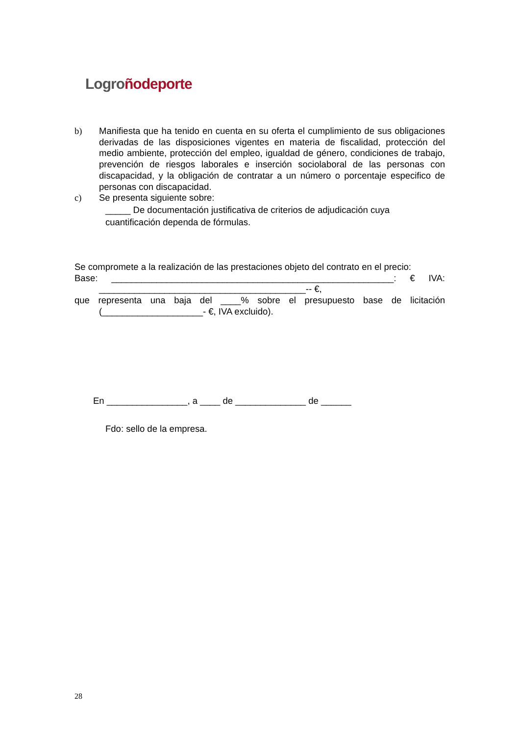Logro ñodeporte
b) Manifiesta que ha tenido en cuenta en su oferta el cumplimiento de sus obligaciones derivadas de las disposiciones vigentes en materia de fiscalidad, protección del medio ambiente, protección del empleo, igualdad de género, condiciones de trabajo, prevención de riesgos laborales e inserción sociolaboral de las personas con discapacidad, y la obligación de contratar a un número o porcentaje especifico de personas con discapacidad.
c) Se presenta siguiente sobre:
_____ De documentación justificativa de criterios de adjudicación cuya cuantificación dependa de fórmulas.
Se compromete a la realización de las prestaciones objeto del contrato en el precio:
Base: ________________________________________________________: € IVA:
_________________________________________-- €,
que representa una baja del ____% sobre el presupuesto base de licitación
(____________________- €, IVA excluido).
En ________________, a ____ de ______________ de ______
Fdo: sello de la empresa.
28